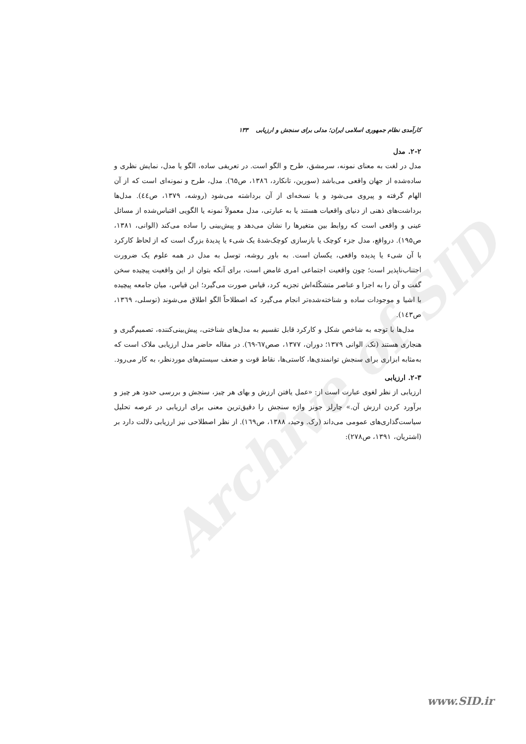Archive of SID
کارآمدی نظام جمهوری اسلامی ایران؛ مدلی برای سنجش و ارزیابی ۱۳۳
۲-۲. مدل
مدل در لغت به معنای نمونه، سرمشق، طرح و الگو است. در تعریفی ساده، الگو یا مدل، نمایش نظری و ساده‌شده از جهان واقعی می‌باشد (سورین، تانکارد، ۱۳۸٦، ص٦۵). مدل، طرح و نمونه‌ای است که از آن الهام گرفته و پیروی می‌شود و یا نسخه‌ای از آن برداشته می‌شود (روشه، ۱۳۷۹، ص٤٤). مدل‌ها برداشت‌های ذهنی از دنیای واقعیات هستند یا به عبارتی، مدل معمولاً نمونه یا الگویی اقتباس‌شده از مسائل عینی و واقعی است که روابط بین متغیرها را نشان می‌دهد و پیش‌بینی را ساده می‌کند (الوانی، ۱۳۸۱، ص۱۹۵). درواقع، مدل جزء کوچک یا بازسازی کوچک‌شدهٔ یک شیء یا پدیدهٔ بزرگ است که از لحاظ کارکرد با آن شیء یا پدیده واقعی، یکسان است. به باور روشه، توسل به مدل در همه علوم یک ضرورت اجتناب‌ناپذیر است؛ چون واقعیت اجتماعی امری غامض است، برای آنکه بتوان از این واقعیت پیچیده سخن گفت و آن را به اجزا و عناصر متشکّله‌اش تجزیه کرد، قیاس صورت می‌گیرد؛ این قیاس، میان جامعه پیچیده با اشیا و موجودات ساده و شناخته‌شده‌تر انجام می‌گیرد که اصطلاحاً الگو اطلاق می‌شوند (توسلی، ۱۳٦۹، ص۱٤۳).
مدل‌ها با توجه به شاخص شکل و کارکرد قابل تقسیم به مدل‌های شناختی، پیش‌بینی‌کننده، تصمیم‌گیری و هنجاری هستند (نک. الوانی ۱۳۷۹؛ دوران، ۱۳۷۷، صص٦۷-٦۹). در مقاله حاضر مدل ارزیابی ملاک است که به‌مثابه ابزاری برای سنجش توانمندی‌ها، کاستی‌ها، نقاط قوت و ضعف سیستم‌های موردنظر، به کار می‌رود.
۲-۳. ارزیابی
ارزیابی از نظر لغوی عبارت است از: «عمل یافتن ارزش و بهای هر چیز، سنجش و بررسی حدود هر چیز و برآورد کردن ارزش آن.» چارلز جونز واژه سنجش را دقیق‌ترین معنی برای ارزیابی در عرصه تحلیل سیاست‌گذاری‌های عمومی می‌داند (رک. وحید، ۱۳۸۸، ص۱٦۹). از نظر اصطلاحی نیز ارزیابی دلالت دارد بر (اشتریان، ۱۳۹۱، ص۲۷۸):
www.SID.ir